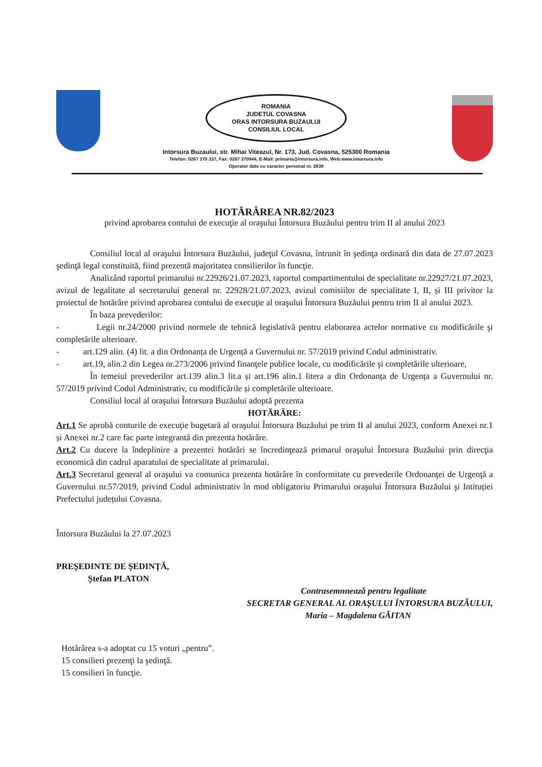ROMANIA
JUDETUL COVASNA
ORAS INTORSURA BUZAULUI
CONSILIUL LOCAL
Intorsura Buzaului, str. Mihai Viteazul, Nr. 173, Jud. Covasna, 525300 Romania
Telefon: 0267 370 337, Fax: 0267 370944, E-Mail: primaria@intorsura.info, Web:www.intorsura.info
Operator date cu caracter personal nr. 2639
HOTĂRÂREA NR.82/2023
privind aprobarea contului de execuţie al oraşului Întorsura Buzăului pentru trim II al anului 2023
Consiliul local al oraşului Întorsura Buzăului, judeţul Covasna, întrunit în şedinţa ordinară din data de 27.07.2023 şedinţă legal constituită, fiind prezentă majoritatea consilierilor în funcţie.
Analizând raportul primarului nr.22926/21.07.2023, raportul compartimentului de specialitate nr.22927/21.07.2023, avizul de legalitate al secretarului general nr. 22928/21.07.2023, avizul comisiilor de specialitate I, II, și III privitor la proiectul de hotărâre privind aprobarea contului de execuţie al oraşului Întorsura Buzăului pentru trim II al anului 2023.
În baza prevederilor:
- Legii nr.24/2000 privind normele de tehnică legislativă pentru elaborarea actelor normative cu modificările şi completările ulterioare.
- art.129 alin. (4) lit. a din Ordonanța de Urgență a Guvernului nr. 57/2019 privind Codul administrativ.
- art.19, alin.2 din Legea nr.273/2006 privind finanţele publice locale, cu modificările şi completările ulterioare,
În temeiul prevederilor art.139 alin.3 lit.a și art.196 alin.1 litera a din Ordonanța de Urgența a Guvernului nr. 57/2019 privind Codul Administrativ, cu modificările și completările ulterioare.
Consiliul local al oraşului Întorsura Buzăului adoptă prezenta
HOTĂRÂRE:
Art.1 Se aprobă conturile de execuţie bugetară al oraşului Întorsura Buzăului pe trim II al anului 2023, conform Anexei nr.1 și Anexei nr.2 care fac parte integrantă din prezenta hotărâre.
Art.2 Cu ducere la îndeplinire a prezentei hotărâri se încredinţează primarul oraşului Întorsura Buzăului prin direcţia economică din cadrul aparatului de specialitate al primarului.
Art.3 Secretarul general al oraşului va comunica prezenta hotărâre în conformitate cu prevederile Ordonanţei de Urgenţă a Guvernului nr.57/2019, privind Codul administrativ în mod obligatoriu Primarului oraşului Întorsura Buzăului şi Intituției Prefectului județului Covasna.
Întorsura Buzăului la 27.07.2023
PREŞEDINTE DE ŞEDINŢĂ,
Ștefan PLATON
Contrasemnnează pentru legalitate
SECRETAR GENERAL AL ORAȘULUI ÎNTORSURA BUZĂULUI,
Maria – Magdalena GĂITAN
Hotărârea s-a adoptat cu 15 voturi „pentru”.
15 consilieri prezenţi la şedinţă.
15 consilieri în funcţie.